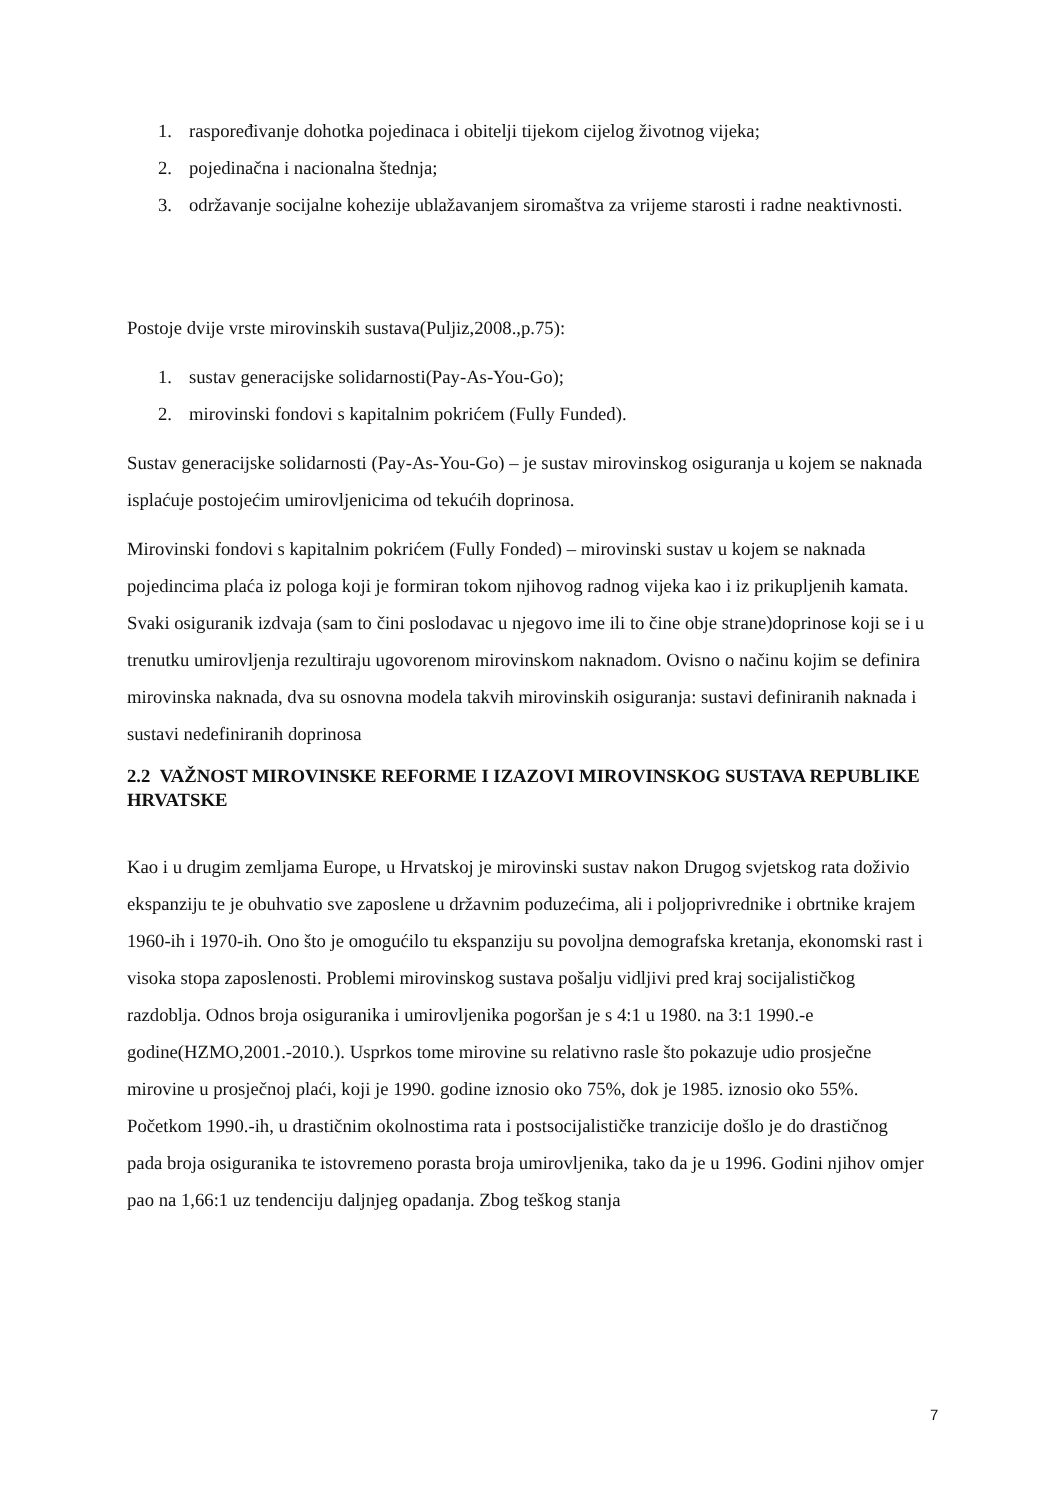1. raspoređivanje dohotka pojedinaca i obitelji tijekom cijelog životnog vijeka;
2. pojedinačna i nacionalna štednja;
3. održavanje socijalne kohezije ublažavanjem siromaštva za vrijeme starosti i radne neaktivnosti.
Postoje dvije vrste mirovinskih sustava(Puljiz,2008.,p.75):
1. sustav generacijske solidarnosti(Pay-As-You-Go);
2. mirovinski fondovi s kapitalnim pokrićem (Fully Funded).
Sustav generacijske solidarnosti (Pay-As-You-Go) – je sustav mirovinskog osiguranja u kojem se naknada isplaćuje postojećim umirovljenicima od tekućih doprinosa.
Mirovinski fondovi s kapitalnim pokrićem (Fully Fonded) – mirovinski sustav u kojem se naknada pojedincima plaća iz pologa koji je formiran tokom njihovog radnog vijeka kao i iz prikupljenih kamata. Svaki osiguranik izdvaja (sam to čini poslodavac u njegovo ime ili to čine obje strane)doprinose koji se i u trenutku umirovljenja rezultiraju ugovorenom mirovinskom naknadom. Ovisno o načinu kojim se definira mirovinska naknada, dva su osnovna modela takvih mirovinskih osiguranja: sustavi definiranih naknada i sustavi nedefiniranih doprinosa
2.2 VAŽNOST MIROVINSKE REFORME I IZAZOVI MIROVINSKOG SUSTAVA REPUBLIKE HRVATSKE
Kao i u drugim zemljama Europe, u Hrvatskoj je mirovinski sustav nakon Drugog svjetskog rata doživio ekspanziju te je obuhvatio sve zaposlene u državnim poduzećima, ali i poljoprivrednike i obrtnike krajem 1960-ih i 1970-ih. Ono što je omogućilo tu ekspanziju su povoljna demografska kretanja, ekonomski rast i visoka stopa zaposlenosti. Problemi mirovinskog sustava pošalju vidljivi pred kraj socijalističkog razdoblja. Odnos broja osiguranika i umirovljenika pogoršan je s 4:1 u 1980. na 3:1 1990.-e godine(HZMO,2001.-2010.). Usprkos tome mirovine su relativno rasle što pokazuje udio prosječne mirovine u prosječnoj plaći, koji je 1990. godine iznosio oko 75%, dok je 1985. iznosio oko 55%. Početkom 1990.-ih, u drastičnim okolnostima rata i postsocijalističke tranzicije došlo je do drastičnog pada broja osiguranika te istovremeno porasta broja umirovljenika, tako da je u 1996. Godini njihov omjer pao na 1,66:1 uz tendenciju daljnjeg opadanja. Zbog teškog stanja
7